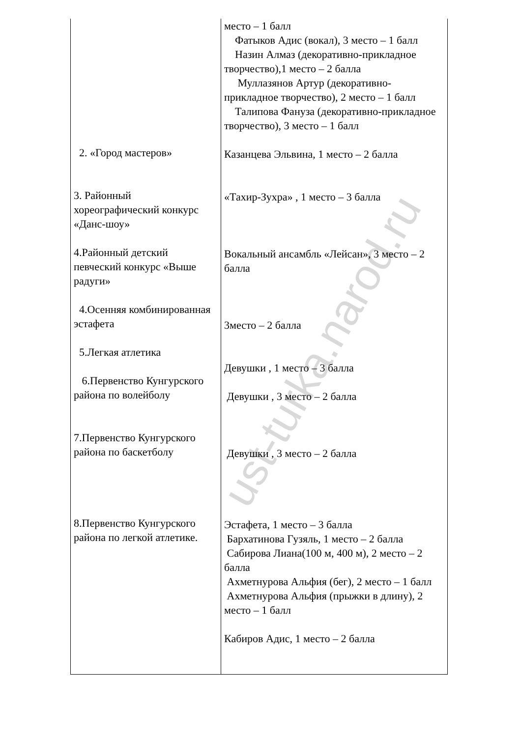| 2. «Город мастеров» 3. Районный хореографический конкурс «Данс-шоу» 4.Районный детский певческий конкурс «Выше радуги» 4.Осенняя комбинированная эстафета 5.Легкая атлетика 6.Первенство Кунгурского района по волейболу 7.Первенство Кунгурского района по баскетболу 8.Первенство Кунгурского района по легкой атлетике. | место – 1 балл Фатыков Адис (вокал), 3 место – 1 балл Назин Алмаз (декоративно-прикладное творчество),1 место – 2 балла Муллазянов Артур (декоративно-прикладное творчество), 2 место – 1 балл Талипова Фануза (декоративно-прикладное творчество), 3 место – 1 балл Казанцева Эльвина, 1 место – 2 балла «Тахир-Зухра» , 1 место – 3 балла Вокальный ансамбль «Лейсан», 3 место – 2 балла 3место – 2 балла Девушки , 1 место – 3 балла Девушки , 3 место – 2 балла Девушки , 3 место – 2 балла Эстафета, 1 место – 3 балла Бархатинова Гузяль, 1 место – 2 балла Сабирова Лиана(100 м, 400 м), 2 место – 2 балла Ахметнурова Альфия (бег), 2 место – 1 балл Ахметнурова Альфия (прыжки в длину), 2 место – 1 балл Кабиров Адис, 1 место – 2 балла |
ust-turka.narod.ru